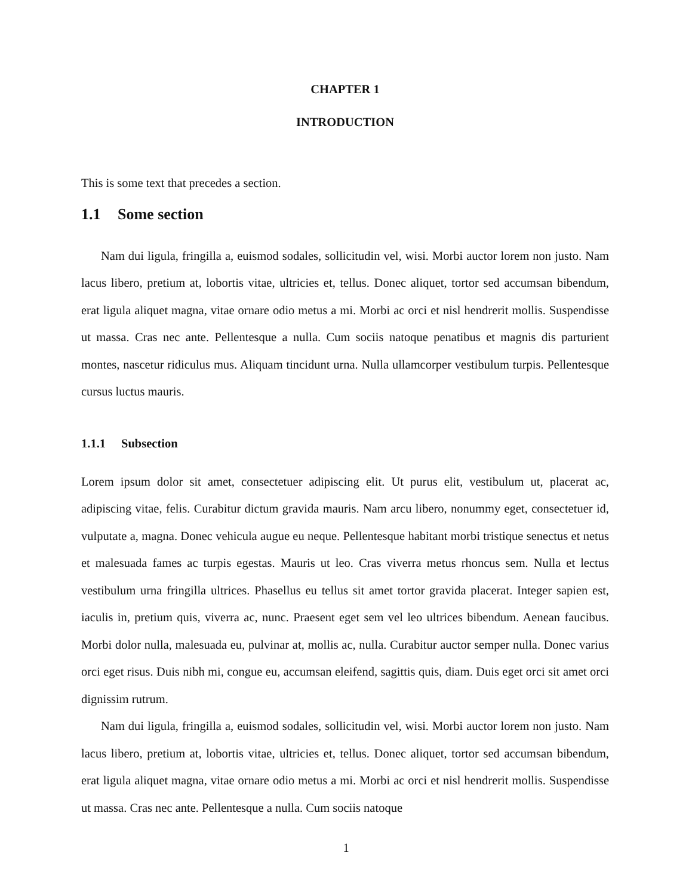CHAPTER 1
INTRODUCTION
This is some text that precedes a section.
1.1 Some section
Nam dui ligula, fringilla a, euismod sodales, sollicitudin vel, wisi. Morbi auctor lorem non justo. Nam lacus libero, pretium at, lobortis vitae, ultricies et, tellus. Donec aliquet, tortor sed accumsan bibendum, erat ligula aliquet magna, vitae ornare odio metus a mi. Morbi ac orci et nisl hendrerit mollis. Suspendisse ut massa. Cras nec ante. Pellentesque a nulla. Cum sociis natoque penatibus et magnis dis parturient montes, nascetur ridiculus mus. Aliquam tincidunt urna. Nulla ullamcorper vestibulum turpis. Pellentesque cursus luctus mauris.
1.1.1 Subsection
Lorem ipsum dolor sit amet, consectetuer adipiscing elit. Ut purus elit, vestibulum ut, placerat ac, adipiscing vitae, felis. Curabitur dictum gravida mauris. Nam arcu libero, nonummy eget, consectetuer id, vulputate a, magna. Donec vehicula augue eu neque. Pellentesque habitant morbi tristique senectus et netus et malesuada fames ac turpis egestas. Mauris ut leo. Cras viverra metus rhoncus sem. Nulla et lectus vestibulum urna fringilla ultrices. Phasellus eu tellus sit amet tortor gravida placerat. Integer sapien est, iaculis in, pretium quis, viverra ac, nunc. Praesent eget sem vel leo ultrices bibendum. Aenean faucibus. Morbi dolor nulla, malesuada eu, pulvinar at, mollis ac, nulla. Curabitur auctor semper nulla. Donec varius orci eget risus. Duis nibh mi, congue eu, accumsan eleifend, sagittis quis, diam. Duis eget orci sit amet orci dignissim rutrum.
Nam dui ligula, fringilla a, euismod sodales, sollicitudin vel, wisi. Morbi auctor lorem non justo. Nam lacus libero, pretium at, lobortis vitae, ultricies et, tellus. Donec aliquet, tortor sed accumsan bibendum, erat ligula aliquet magna, vitae ornare odio metus a mi. Morbi ac orci et nisl hendrerit mollis. Suspendisse ut massa. Cras nec ante. Pellentesque a nulla. Cum sociis natoque
1